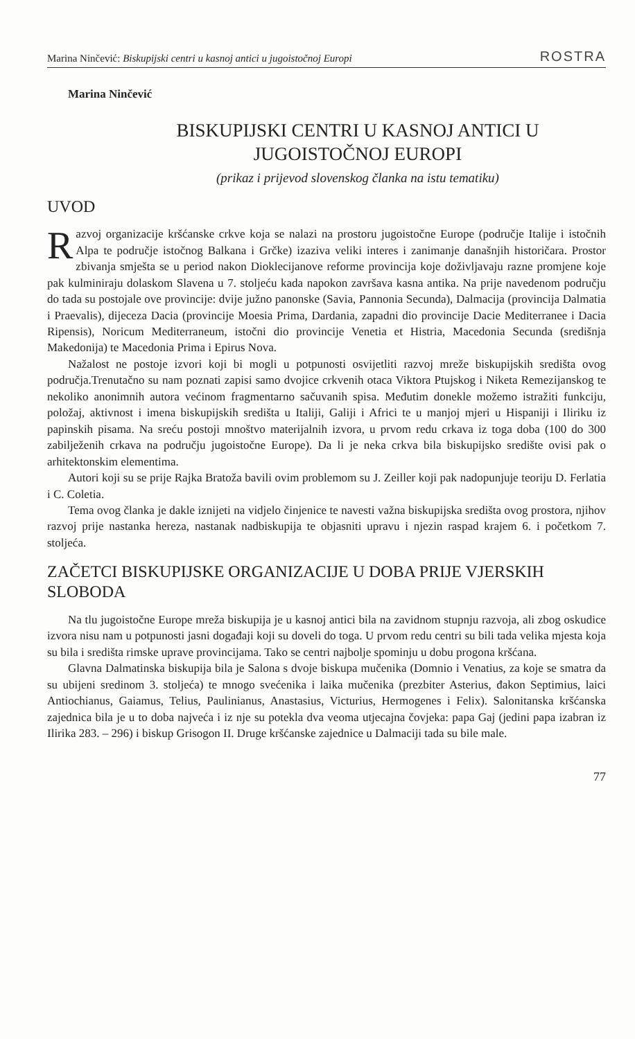Marina Ninčević: Biskupijski centri u kasnoj antici u jugoistočnoj Europi ROSTRA
Marina Ninčević
BISKUPIJSKI CENTRI U KASNOJ ANTICI U JUGOISTOČNOJ EUROPI
(prikaz i prijevod slovenskog članka na istu tematiku)
UVOD
Razvoj organizacije kršćanske crkve koja se nalazi na prostoru jugoistočne Europe (područje Italije i istočnih Alpa te područje istočnog Balkana i Grčke) izaziva veliki interes i zanimanje današnjih historičara. Prostor zbivanja smješta se u period nakon Dioklecijanove reforme provincija koje doživljavaju razne promjene koje pak kulminiraju dolaskom Slavena u 7. stoljeću kada napokon završava kasna antika. Na prije navedenom području do tada su postojale ove provincije: dvije južno panonske (Savia, Pannonia Secunda), Dalmacija (provincija Dalmatia i Praevalis), dijeceza Dacia (provincije Moesia Prima, Dardania, zapadni dio provincije Dacie Mediterranee i Dacia Ripensis), Noricum Mediterraneum, istočni dio provincije Venetia et Histria, Macedonia Secunda (središnja Makedonija) te Macedonia Prima i Epirus Nova.
Nažalost ne postoje izvori koji bi mogli u potpunosti osvijetliti razvoj mreže biskupijskih središta ovog područja.Trenutačno su nam poznati zapisi samo dvojice crkvenih otaca Viktora Ptujskog i Niketa Remezijanskog te nekoliko anonimnih autora većinom fragmentarno sačuvanih spisa. Međutim donekle možemo istražiti funkciju, položaj, aktivnost i imena biskupijskih središta u Italiji, Galiji i Africi te u manjoj mjeri u Hispaniji i Iliriku iz papinskih pisama. Na sreću postoji mnoštvo materijalnih izvora, u prvom redu crkava iz toga doba (100 do 300 zabilježenih crkava na području jugoistočne Europe). Da li je neka crkva bila biskupijsko središte ovisi pak o arhitektonskim elementima.
Autori koji su se prije Rajka Bratoža bavili ovim problemom su J. Zeiller koji pak nadopunjuje teoriju D. Ferlatia i C. Coletia.
Tema ovog članka je dakle iznijeti na vidjelo činjenice te navesti važna biskupijska središta ovog prostora, njihov razvoj prije nastanka hereza, nastanak nadbiskupija te objasniti upravu i njezin raspad krajem 6. i početkom 7. stoljeća.
ZAČETCI BISKUPIJSKE ORGANIZACIJE U DOBA PRIJE VJERSKIH SLOBODA
Na tlu jugoistočne Europe mreža biskupija je u kasnoj antici bila na zavidnom stupnju razvoja, ali zbog oskudice izvora nisu nam u potpunosti jasni događaji koji su doveli do toga. U prvom redu centri su bili tada velika mjesta koja su bila i središta rimske uprave provincijama. Tako se centri najbolje spominju u dobu progona kršćana.
Glavna Dalmatinska biskupija bila je Salona s dvoje biskupa mučenika (Domnio i Venatius, za koje se smatra da su ubijeni sredinom 3. stoljeća) te mnogo svećenika i laika mučenika (prezbiter Asterius, đakon Septimius, laici Antiochianus, Gaiamus, Telius, Paulinianus, Anastasius, Victurius, Hermogenes i Felix). Salonitanska kršćanska zajednica bila je u to doba najveća i iz nje su potekla dva veoma utjecajna čovjeka: papa Gaj (jedini papa izabran iz Ilirika 283. – 296) i biskup Grisogon II. Druge kršćanske zajednice u Dalmaciji tada su bile male.
77